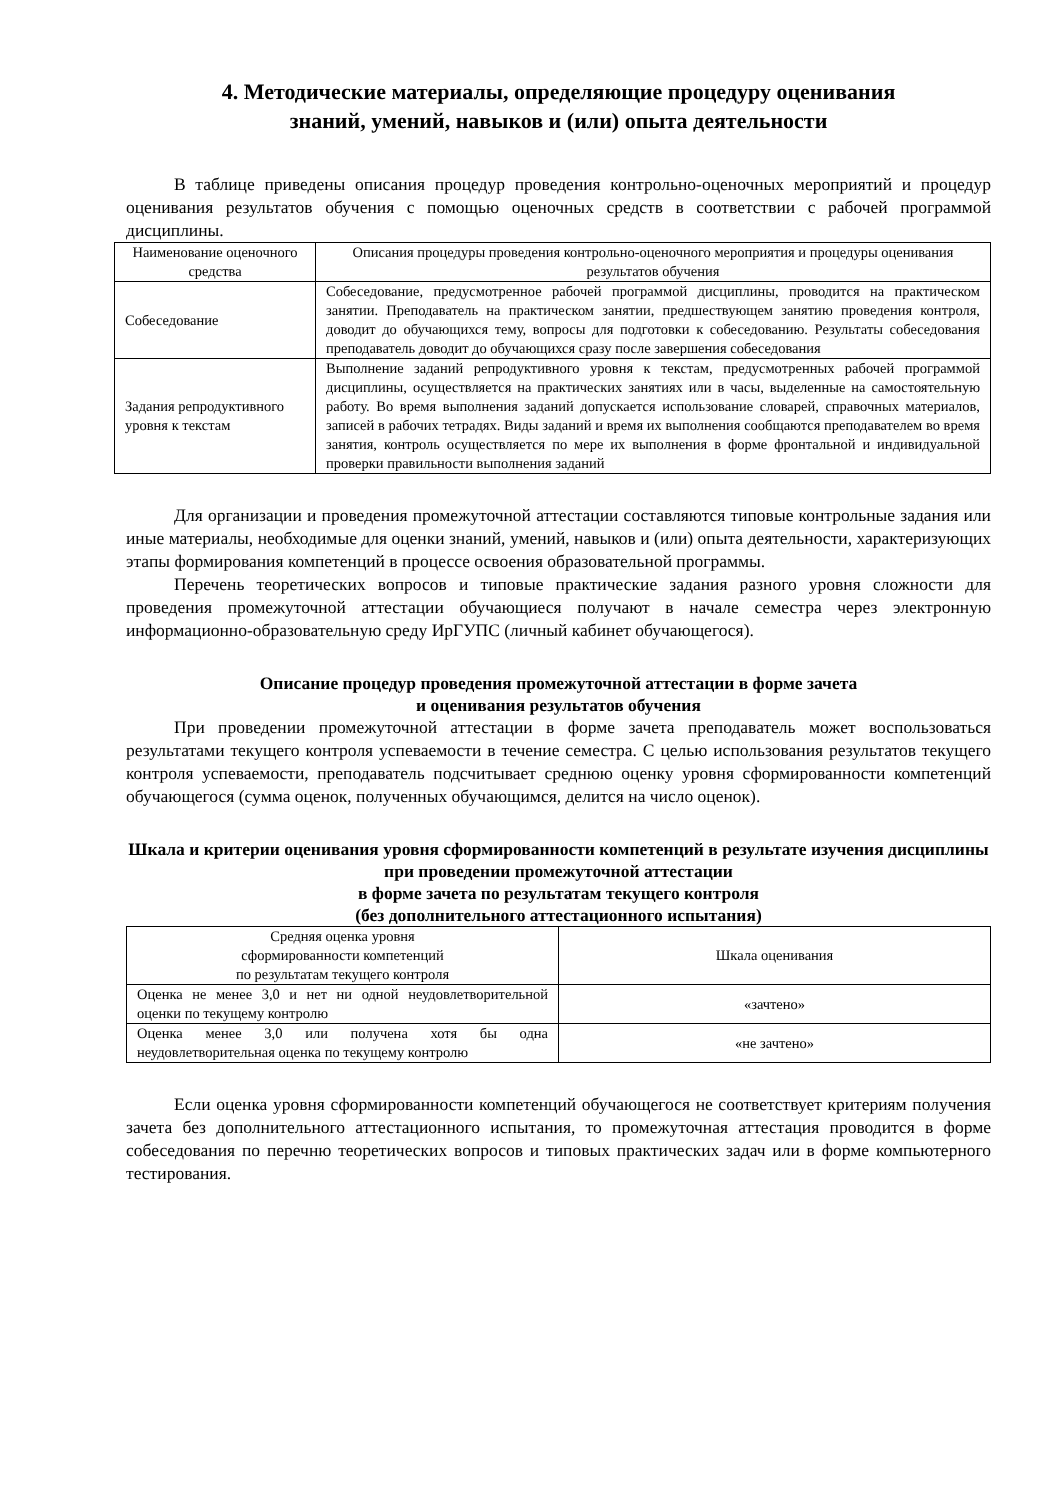4. Методические материалы, определяющие процедуру оценивания
знаний, умений, навыков и (или) опыта деятельности
В таблице приведены описания процедур проведения контрольно-оценочных мероприятий и процедур оценивания результатов обучения с помощью оценочных средств в соответствии с рабочей программой дисциплины.
| Наименование оценочного средства | Описания процедуры проведения контрольно-оценочного мероприятия и процедуры оценивания результатов обучения |
| --- | --- |
| Собеседование | Собеседование, предусмотренное рабочей программой дисциплины, проводится на практическом занятии. Преподаватель на практическом занятии, предшествующем занятию проведения контроля, доводит до обучающихся тему, вопросы для подготовки к собеседованию. Результаты собеседования преподаватель доводит до обучающихся сразу после завершения собеседования |
| Задания репродуктивного уровня к текстам | Выполнение заданий репродуктивного уровня к текстам, предусмотренных рабочей программой дисциплины, осуществляется на практических занятиях или в часы, выделенные на самостоятельную работу. Во время выполнения заданий допускается использование словарей, справочных материалов, записей в рабочих тетрадях. Виды заданий и время их выполнения сообщаются преподавателем во время занятия, контроль осуществляется по мере их выполнения в форме фронтальной и индивидуальной проверки правильности выполнения заданий |
Для организации и проведения промежуточной аттестации составляются типовые контрольные задания или иные материалы, необходимые для оценки знаний, умений, навыков и (или) опыта деятельности, характеризующих этапы формирования компетенций в процессе освоения образовательной программы.
Перечень теоретических вопросов и типовые практические задания разного уровня сложности для проведения промежуточной аттестации обучающиеся получают в начале семестра через электронную информационно-образовательную среду ИрГУПС (личный кабинет обучающегося).
Описание процедур проведения промежуточной аттестации в форме зачета
и оценивания результатов обучения
При проведении промежуточной аттестации в форме зачета преподаватель может воспользоваться результатами текущего контроля успеваемости в течение семестра. С целью использования результатов текущего контроля успеваемости, преподаватель подсчитывает среднюю оценку уровня сформированности компетенций обучающегося (сумма оценок, полученных обучающимся, делится на число оценок).
Шкала и критерии оценивания уровня сформированности компетенций в результате изучения дисциплины при проведении промежуточной аттестации
в форме зачета по результатам текущего контроля
(без дополнительного аттестационного испытания)
| Средняя оценка уровня сформированности компетенций по результатам текущего контроля | Шкала оценивания |
| --- | --- |
| Оценка не менее 3,0 и нет ни одной неудовлетворительной оценки по текущему контролю | «зачтено» |
| Оценка менее 3,0 или получена хотя бы одна неудовлетворительная оценка по текущему контролю | «не зачтено» |
Если оценка уровня сформированности компетенций обучающегося не соответствует критериям получения зачета без дополнительного аттестационного испытания, то промежуточная аттестация проводится в форме собеседования по перечню теоретических вопросов и типовых практических задач или в форме компьютерного тестирования.